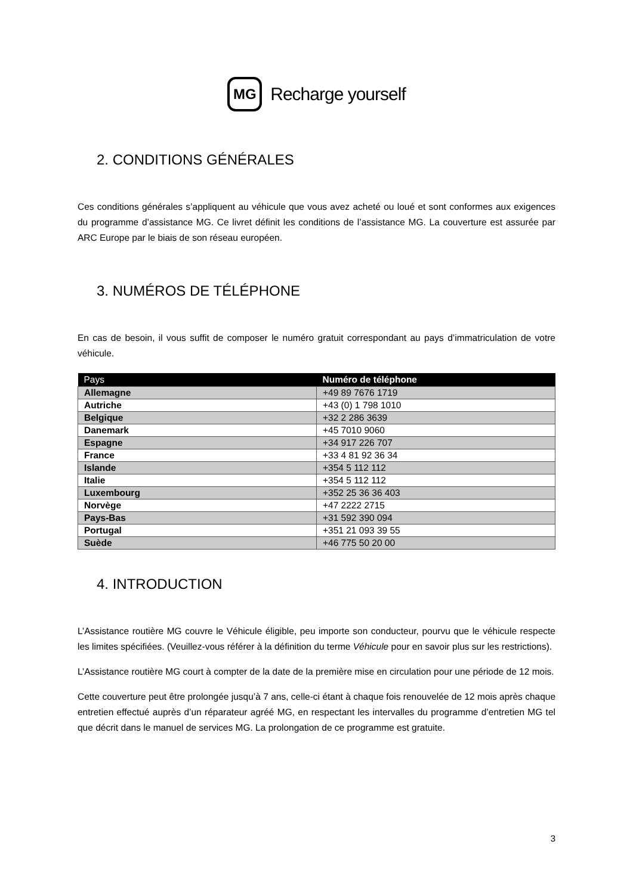MG
Recharge yourself
2. CONDITIONS GÉNÉRALES
Ces conditions générales s’appliquent au véhicule que vous avez acheté ou loué et sont conformes aux exigences du programme d’assistance MG. Ce livret définit les conditions de l’assistance MG. La couverture est assurée par ARC Europe par le biais de son réseau européen.
3. NUMÉROS DE TÉLÉPHONE
En cas de besoin, il vous suffit de composer le numéro gratuit correspondant au pays d’immatriculation de votre véhicule.
| Pays | Numéro de téléphone |
| --- | --- |
| Allemagne | +49 89 7676 1719 |
| Autriche | +43 (0) 1 798 1010 |
| Belgique | +32 2 286 3639 |
| Danemark | +45 7010 9060 |
| Espagne | +34 917 226 707 |
| France | +33 4 81 92 36 34 |
| Islande | +354 5 112 112 |
| Italie | +354 5 112 112 |
| Luxembourg | +352 25 36 36 403 |
| Norvège | +47 2222 2715 |
| Pays-Bas | +31 592 390 094 |
| Portugal | +351 21 093 39 55 |
| Suède | +46 775 50 20 00 |
4. INTRODUCTION
L’Assistance routière MG couvre le Véhicule éligible, peu importe son conducteur, pourvu que le véhicule respecte les limites spécifiées. (Veuillez-vous référer à la définition du terme Véhicule pour en savoir plus sur les restrictions).
L’Assistance routière MG court à compter de la date de la première mise en circulation pour une période de 12 mois.
Cette couverture peut être prolongée jusqu’à 7 ans, celle-ci étant à chaque fois renouvelée de 12 mois après chaque entretien effectué auprès d’un réparateur agréé MG, en respectant les intervalles du programme d’entretien MG tel que décrit dans le manuel de services MG. La prolongation de ce programme est gratuite.
3